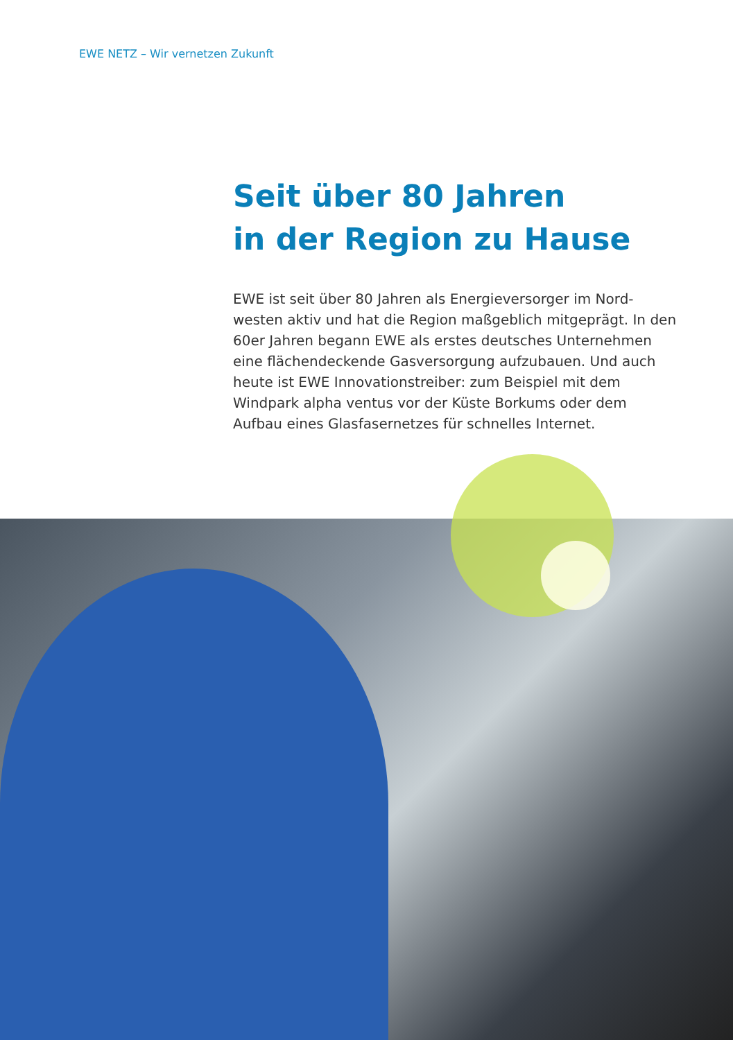EWE NETZ – Wir vernetzen Zukunft
Seit über 80 Jahren
in der Region zu Hause
EWE ist seit über 80 Jahren als Energieversorger im Nord­westen aktiv und hat die Region maßgeblich mitgeprägt. In den 60er Jahren begann EWE als erstes deutsches Unternehmen eine flächendeckende Gasversorgung aufzubauen. Und auch heute ist EWE Innovationstreiber: zum Beispiel mit dem Windpark alpha ventus vor der Küste Borkums oder dem Aufbau eines Glasfasernetzes für schnelles Internet.